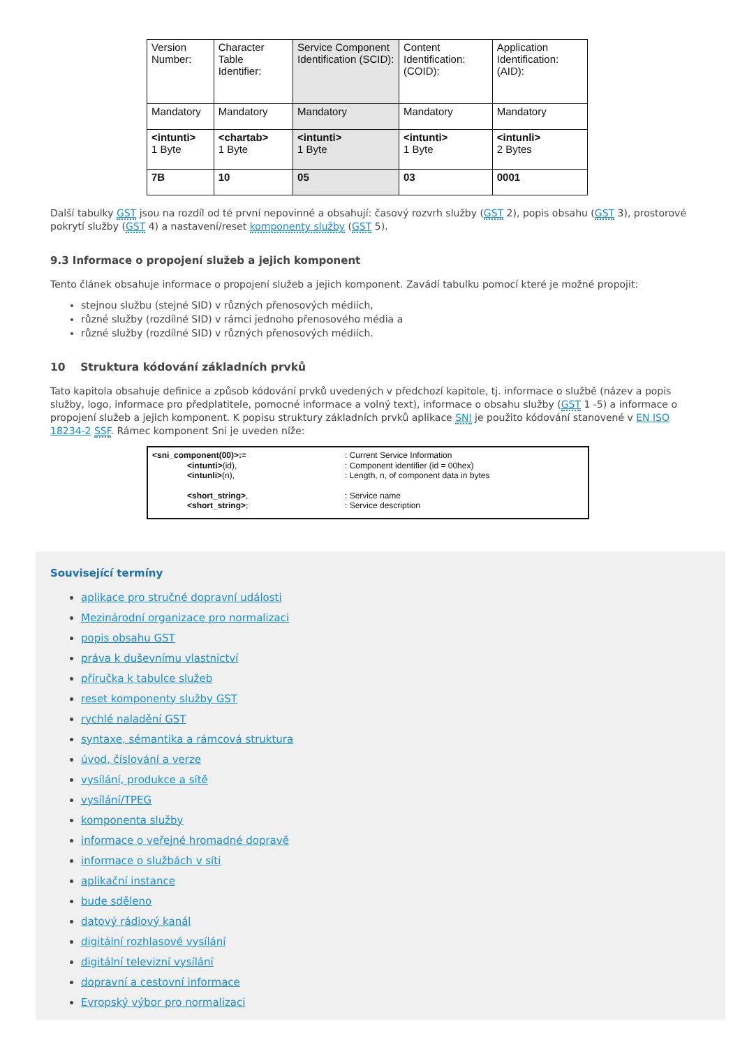| Version Number: | Character Table Identifier: | Service Component Identification (SCID): | Content Identification: (COID): | Application Identification: (AID): |
| Mandatory | Mandatory | Mandatory | Mandatory | Mandatory |
| <intunti> 1 Byte | <chartab> 1 Byte | <intunti> 1 Byte | <intunti> 1 Byte | <intunli> 2 Bytes |
| 7B | 10 | 05 | 03 | 0001 |
Další tabulky GST jsou na rozdíl od té první nepovinné a obsahují: časový rozvrh služby (GST 2), popis obsahu (GST 3), prostorové pokrytí služby (GST 4) a nastavení/reset komponenty služby (GST 5).
9.3 Informace o propojení služeb a jejich komponent
Tento článek obsahuje informace o propojení služeb a jejich komponent. Zavádí tabulku pomocí které je možné propojit:
stejnou službu (stejné SID) v různých přenosových médiích,
různé služby (rozdílné SID) v rámci jednoho přenosového média a
různé služby (rozdílné SID) v různých přenosových médiích.
10 Struktura kódování základních prvků
Tato kapitola obsahuje definice a způsob kódování prvků uvedených v předchozí kapitole, tj. informace o službě (název a popis služby, logo, informace pro předplatitele, pomocné informace a volný text), informace o obsahu služby (GST 1 -5) a informace o propojení služeb a jejich komponent. K popisu struktury základních prvků aplikace SNI je použito kódování stanovené v EN ISO 18234-2 SSF. Rámec komponent Sni je uveden níže:
<sni_component(00)>:=
: Current Service Information
<intunti>(id),
: Component identifier (id = 00hex)
<intunli>(n),
: Length, n, of component data in bytes
<short_string>,
: Service name
<short_string>;
: Service description
Související termíny
aplikace pro stručné dopravní události
Mezinárodní organizace pro normalizaci
popis obsahu GST
práva k duševnímu vlastnictví
příručka k tabulce služeb
reset komponenty služby GST
rychlé naladění GST
syntaxe, sémantika a rámcová struktura
úvod, číslování a verze
vysílání, produkce a sítě
vysílání/TPEG
komponenta služby
informace o veřejné hromadné dopravě
informace o službách v síti
aplikační instance
bude sděleno
datový rádiový kanál
digitální rozhlasové vysílání
digitální televizní vysílání
dopravní a cestovní informace
Evropský výbor pro normalizaci